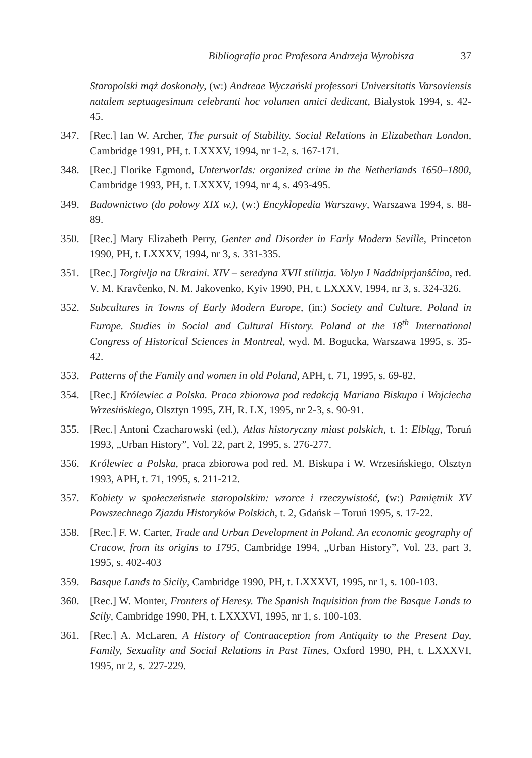Bibliografia prac Profesora Andrzeja Wyrobisza 37
Staropolski mąż doskonały, (w:) Andreae Wyczański professori Universitatis Varsoviensis natalem septuagesimum celebranti hoc volumen amici dedicant, Białystok 1994, s. 42-45.
347. [Rec.] Ian W. Archer, The pursuit of Stability. Social Relations in Elizabethan London, Cambridge 1991, PH, t. LXXXV, 1994, nr 1-2, s. 167-171.
348. [Rec.] Florike Egmond, Unterworlds: organized crime in the Netherlands 1650–1800, Cambridge 1993, PH, t. LXXXV, 1994, nr 4, s. 493-495.
349. Budownictwo (do połowy XIX w.), (w:) Encyklopedia Warszawy, Warszawa 1994, s. 88-89.
350. [Rec.] Mary Elizabeth Perry, Genter and Disorder in Early Modern Seville, Princeton 1990, PH, t. LXXXV, 1994, nr 3, s. 331-335.
351. [Rec.] Torgivlja na Ukraini. XIV – seredyna XVII stilittja. Volyn I Naddniprjanŝĉina, red. V. M. Kravĉenko, N. M. Jakovenko, Kyiv 1990, PH, t. LXXXV, 1994, nr 3, s. 324-326.
352. Subcultures in Towns of Early Modern Europe, (in:) Society and Culture. Poland in Europe. Studies in Social and Cultural History. Poland at the 18<sup>th</sup> International Congress of Historical Sciences in Montreal, wyd. M. Bogucka, Warszawa 1995, s. 35-42.
353. Patterns of the Family and women in old Poland, APH, t. 71, 1995, s. 69-82.
354. [Rec.] Królewiec a Polska. Praca zbiorowa pod redakcją Mariana Biskupa i Wojciecha Wrzesińskiego, Olsztyn 1995, ZH, R. LX, 1995, nr 2-3, s. 90-91.
355. [Rec.] Antoni Czacharowski (ed.), Atlas historyczny miast polskich, t. 1: Elbląg, Toruń 1993, „Urban History”, Vol. 22, part 2, 1995, s. 276-277.
356. Królewiec a Polska, praca zbiorowa pod red. M. Biskupa i W. Wrzesińskiego, Olsztyn 1993, APH, t. 71, 1995, s. 211-212.
357. Kobiety w społeczeństwie staropolskim: wzorce i rzeczywistość, (w:) Pamiętnik XV Powszechnego Zjazdu Historyków Polskich, t. 2, Gdańsk – Toruń 1995, s. 17-22.
358. [Rec.] F. W. Carter, Trade and Urban Development in Poland. An economic geography of Cracow, from its origins to 1795, Cambridge 1994, „Urban History”, Vol. 23, part 3, 1995, s. 402-403
359. Basque Lands to Sicily, Cambridge 1990, PH, t. LXXXVI, 1995, nr 1, s. 100-103.
360. [Rec.] W. Monter, Fronters of Heresy. The Spanish Inquisition from the Basque Lands to Scily, Cambridge 1990, PH, t. LXXXVI, 1995, nr 1, s. 100-103.
361. [Rec.] A. McLaren, A History of Contraaception from Antiquity to the Present Day, Family, Sexuality and Social Relations in Past Times, Oxford 1990, PH, t. LXXXVI, 1995, nr 2, s. 227-229.